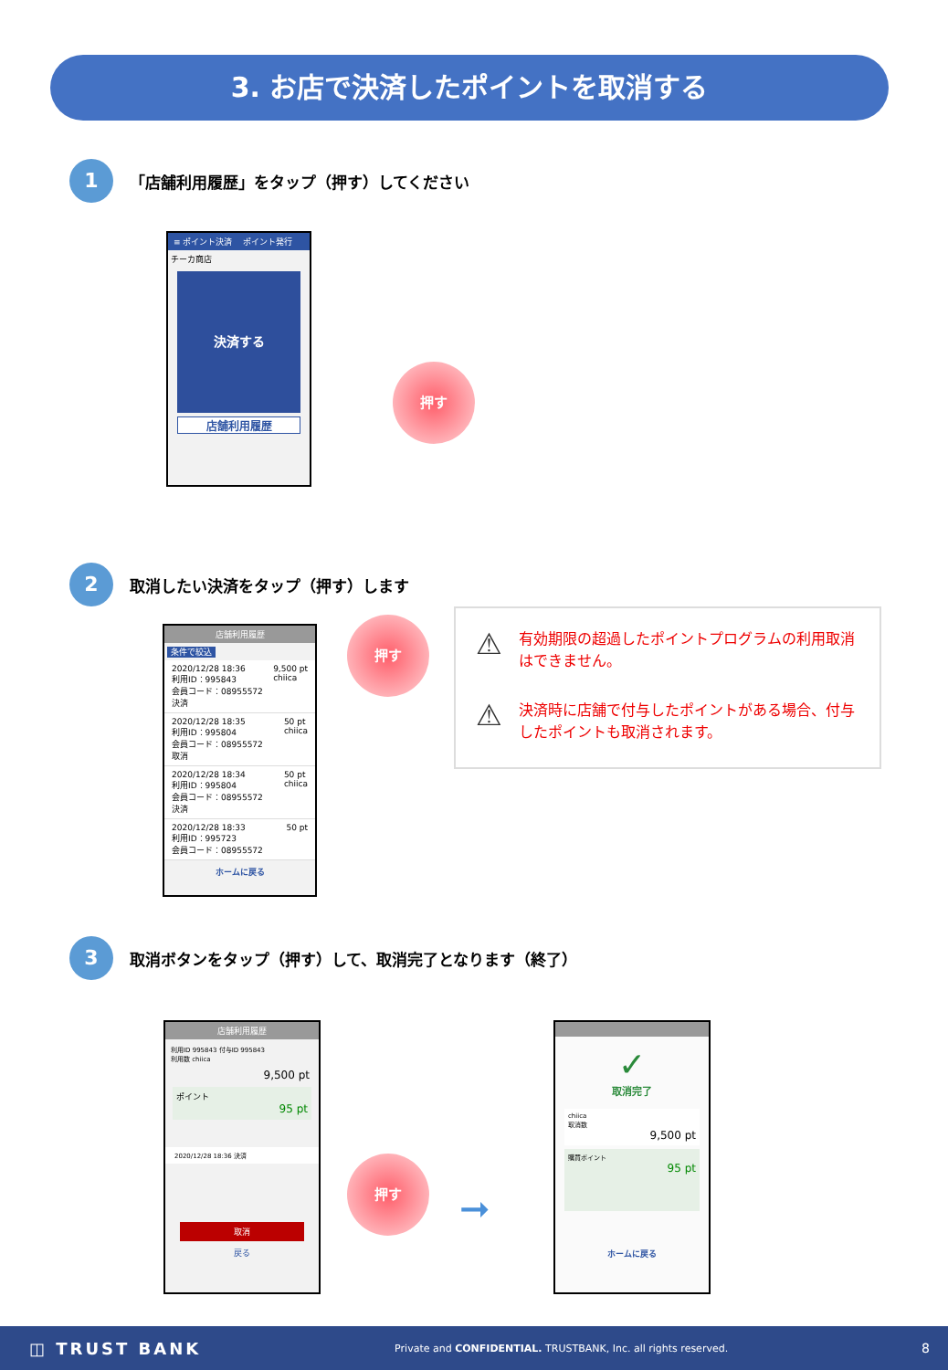3. お店で決済したポイントを取消する
1
「店舗利用履歴」をタップ（押す）してください
≡ ポイント決済 　ポイント発行
チーカ商店
決済する
店舗利用履歴
押す
2
取消したい決済をタップ（押す）します
店舗利用履歴
条件で絞込
2020/12/28 18:36
利用ID：995843
会員コード：08955572
決済 9,500 pt
chiica
2020/12/28 18:35
利用ID：995804
会員コード：08955572
取消 50 pt
chiica
2020/12/28 18:34
利用ID：995804
会員コード：08955572
決済 50 pt
chiica
2020/12/28 18:33
利用ID：995723
会員コード：08955572 50 pt
ホームに戻る
押す
⚠ 有効期限の超過したポイントプログラムの利用取消はできません。
⚠ 決済時に店舗で付与したポイントがある場合、付与したポイントも取消されます。
3
取消ボタンをタップ（押す）して、取消完了となります（終了）
店舗利用履歴
利用ID 995843 付与ID 995843
利用数 chiica
9,500 pt
ポイント
95 pt
2020/12/28 18:36 決済
取消
戻る
押す
➞
✓
取消完了
chiica
取消数
9,500 pt
購買ポイント
95 pt
ホームに戻る
◫ TRUST BANK Private and CONFIDENTIAL. TRUSTBANK, Inc. all rights reserved. 8